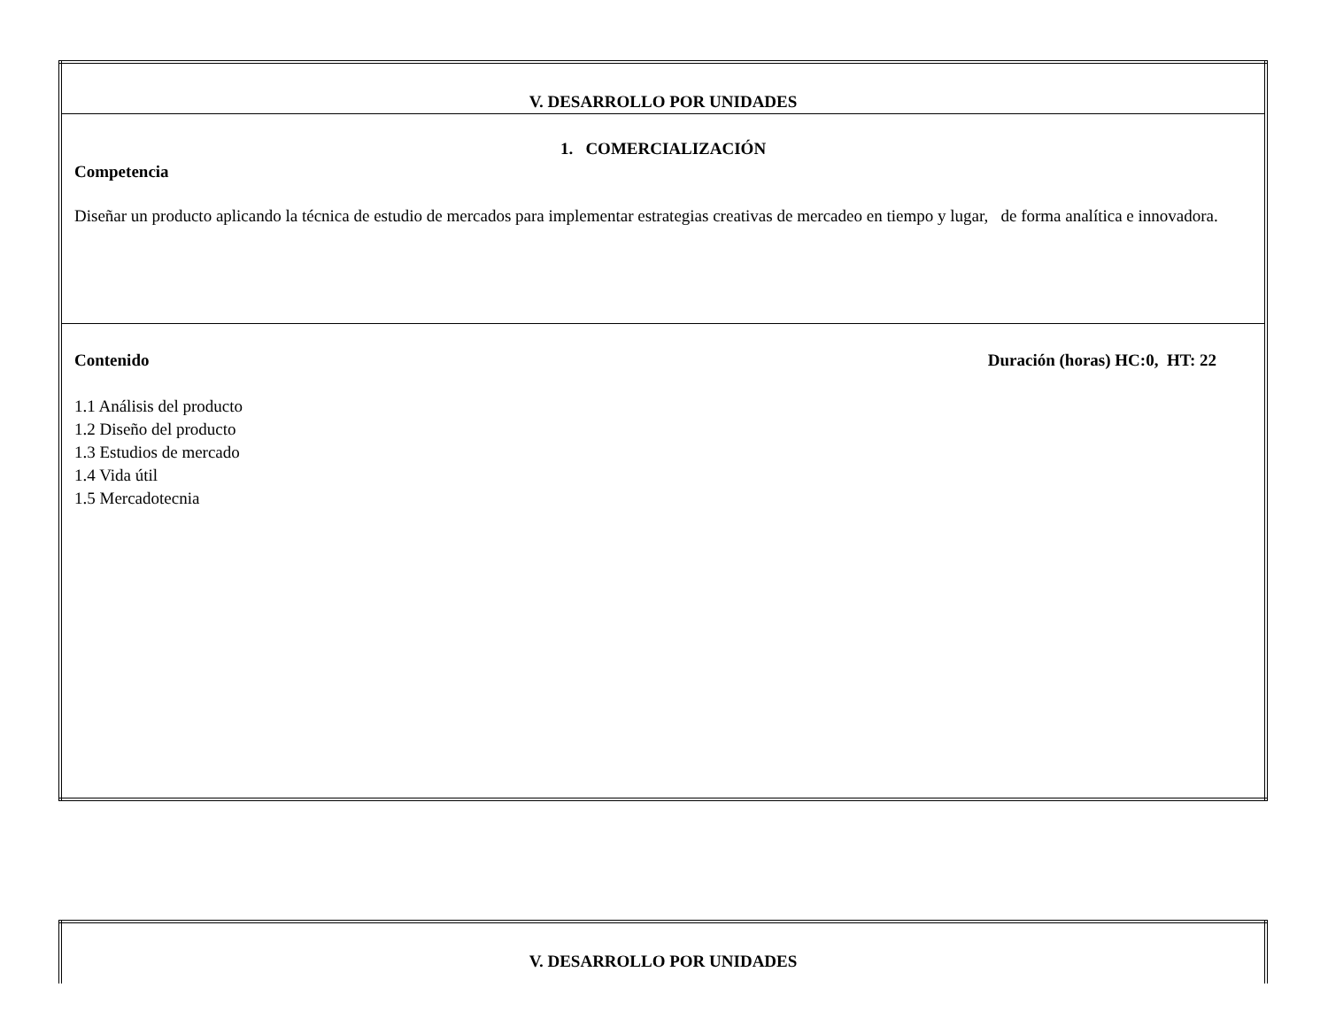| V. DESARROLLO POR UNIDADES |
| 1. COMERCIALIZACIÓN Competencia Diseñar un producto aplicando la técnica de estudio de mercados para implementar estrategias creativas de mercadeo en tiempo y lugar, de forma analítica e innovadora. |
| Contenido Duración (horas) HC:0, HT: 22 1.1 Análisis del producto 1.2 Diseño del producto 1.3 Estudios de mercado 1.4 Vida útil 1.5 Mercadotecnia |
| V. DESARROLLO POR UNIDADES |